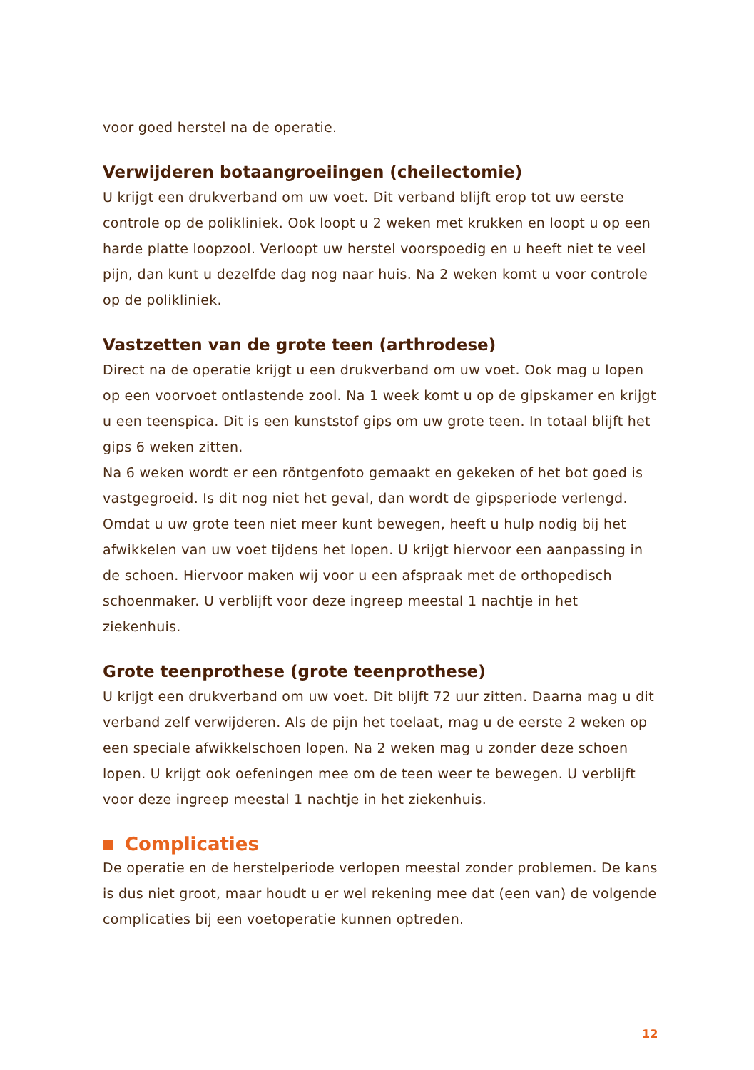voor goed herstel na de operatie.
Verwijderen botaangroeiingen (cheilectomie)
U krijgt een drukverband om uw voet. Dit verband blijft erop tot uw eerste controle op de polikliniek. Ook loopt u 2 weken met krukken en loopt u op een harde platte loopzool. Verloopt uw herstel voorspoedig en u heeft niet te veel pijn, dan kunt u dezelfde dag nog naar huis. Na 2 weken komt u voor controle op de polikliniek.
Vastzetten van de grote teen (arthrodese)
Direct na de operatie krijgt u een drukverband om uw voet. Ook mag u lopen op een voorvoet ontlastende zool. Na 1 week komt u op de gipskamer en krijgt u een teenspica. Dit is een kunststof gips om uw grote teen. In totaal blijft het gips 6 weken zitten.
Na 6 weken wordt er een röntgenfoto gemaakt en gekeken of het bot goed is vastgegroeid. Is dit nog niet het geval, dan wordt de gipsperiode verlengd. Omdat u uw grote teen niet meer kunt bewegen, heeft u hulp nodig bij het afwikkelen van uw voet tijdens het lopen. U krijgt hiervoor een aanpassing in de schoen. Hiervoor maken wij voor u een afspraak met de orthopedisch schoen­maker. U verblijft voor deze ingreep meestal 1 nachtje in het ziekenhuis.
Grote teenprothese (grote teenprothese)
U krijgt een drukverband om uw voet. Dit blijft 72 uur zitten. Daarna mag u dit verband zelf verwijderen. Als de pijn het toelaat, mag u de eerste 2 weken op een speciale afwikkelschoen lopen. Na 2 weken mag u zonder deze schoen lopen. U krijgt ook oefeningen mee om de teen weer te bewegen. U verblijft voor deze ingreep meestal 1 nachtje in het ziekenhuis.
Complicaties
De operatie en de herstelperiode verlopen meestal zonder problemen. De kans is dus niet groot, maar houdt u er wel rekening mee dat (een van) de volgende complicaties bij een voetoperatie kunnen optreden.
12